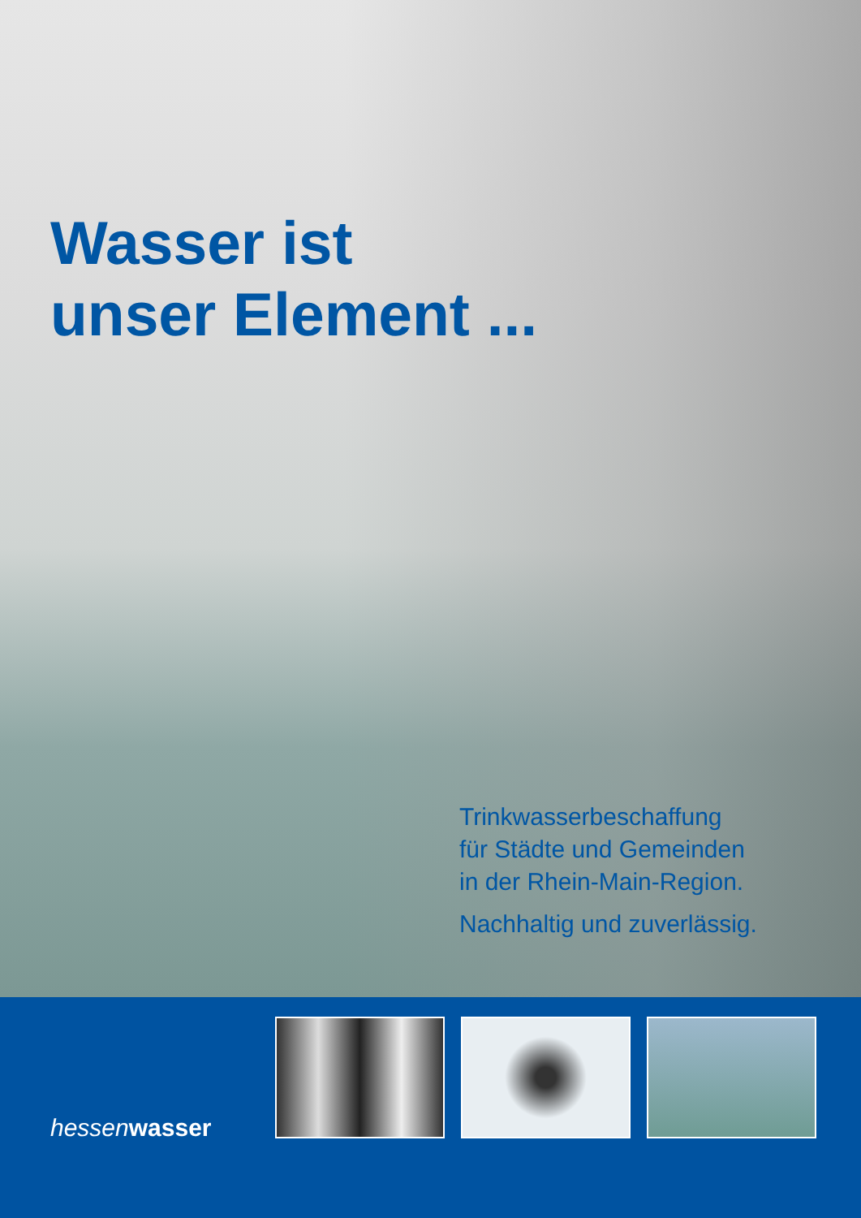Wasser ist
unser Element ...
Trinkwasserbeschaffung
für Städte und Gemeinden
in der Rhein-Main-Region.
Nachhaltig und zuverlässig.
hessenwasser